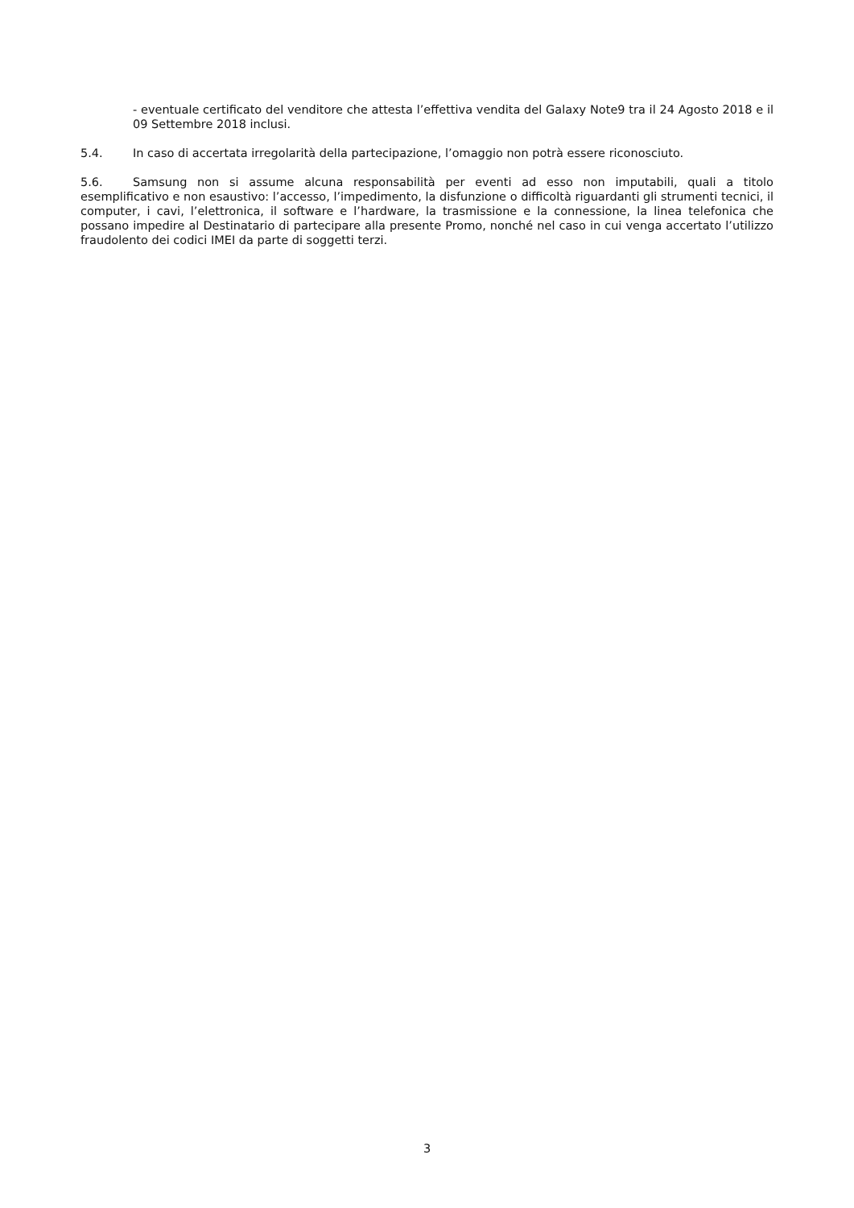- eventuale certificato del venditore che attesta l’effettiva vendita del Galaxy Note9 tra il 24 Agosto 2018 e il 09 Settembre 2018 inclusi.
5.4. In caso di accertata irregolarità della partecipazione, l’omaggio non potrà essere riconosciuto.
5.6. Samsung non si assume alcuna responsabilità per eventi ad esso non imputabili, quali a titolo esemplificativo e non esaustivo: l’accesso, l’impedimento, la disfunzione o difficoltà riguardanti gli strumenti tecnici, il computer, i cavi, l’elettronica, il software e l’hardware, la trasmissione e la connessione, la linea telefonica che possano impedire al Destinatario di partecipare alla presente Promo, nonché nel caso in cui venga accertato l’utilizzo fraudolento dei codici IMEI da parte di soggetti terzi.
3